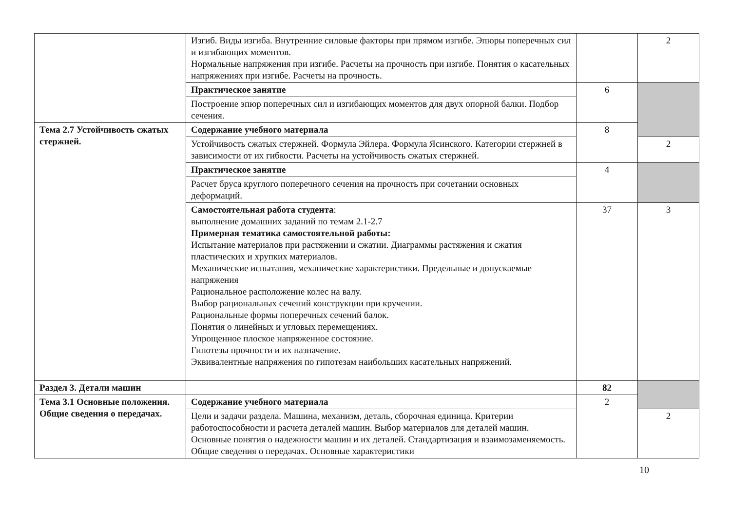| | Изгиб. Виды изгиба. Внутренние силовые факторы при прямом изгибе. Эпюры поперечных сил и изгибающих моментов. Нормальные напряжения при изгибе. Расчеты на прочность при изгибе. Понятия о касательных напряжениях при изгибе. Расчеты на прочность. | | 2 |
| | Практическое занятие | 6 | |
| | Построение эпюр поперечных сил и изгибающих моментов для двух опорной балки. Подбор сечения. | | |
| Тема 2.7 Устойчивость сжатых стержней. | Содержание учебного материала | 8 | |
| | Устойчивость сжатых стержней. Формула Эйлера. Формула Ясинского. Категории стержней в зависимости от их гибкости. Расчеты на устойчивость сжатых стержней. | | 2 |
| | Практическое занятие | 4 | |
| | Расчет бруса круглого поперечного сечения на прочность при сочетании основных деформаций. | | |
| | Самостоятельная работа студента : выполнение домашних заданий по темам 2.1-2.7 Примерная тематика самостоятельной работы: Испытание материалов при растяжении и сжатии. Диаграммы растяжения и сжатия пластических и хрупких материалов. Механические испытания, механические характеристики. Предельные и допускаемые напряжения Рациональное расположение колес на валу. Выбор рациональных сечений конструкции при кручении. Рациональные формы поперечных сечений балок. Понятия о линейных и угловых перемещениях. Упрощенное плоское напряженное состояние. Гипотезы прочности и их назначение. Эквивалентные напряжения по гипотезам наибольших касательных напряжений. | 37 | 3 |
| Раздел 3. Детали машин | | 82 | |
| Тема 3.1 Основные положения. Общие сведения о передачах. | Содержание учебного материала | 2 | |
| | Цели и задачи раздела. Машина, механизм, деталь, сборочная единица. Критерии работоспособности и расчета деталей машин. Выбор материалов для деталей машин. Основные понятия о надежности машин и их деталей. Стандартизация и взаимозаменяемость. Общие сведения о передачах. Основные характеристики | | 2 |
10